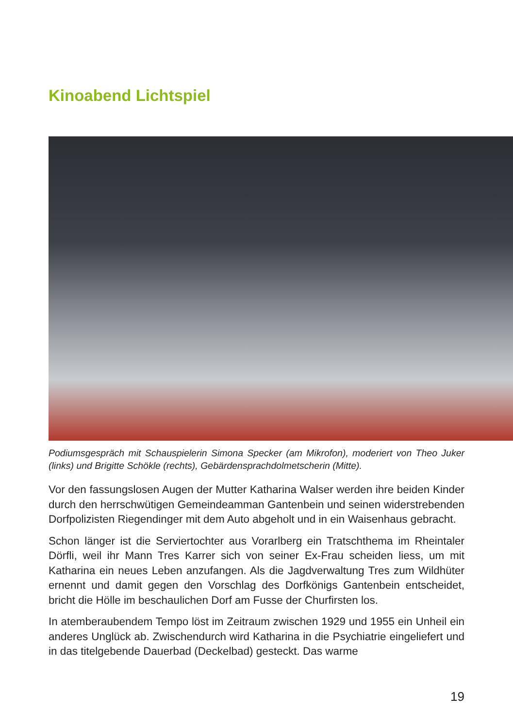Kinoabend Lichtspiel
Podiumsgespräch mit Schauspielerin Simona Specker (am Mikrofon), moderiert von Theo Juker (links) und Brigitte Schökle (rechts), Gebärdensprachdolmetscherin (Mitte).
Vor den fassungslosen Augen der Mutter Katharina Walser werden ihre beiden Kinder durch den herrschwütigen Gemeindeamman Gantenbein und seinen widerstrebenden Dorfpolizisten Riegendinger mit dem Auto abgeholt und in ein Waisenhaus gebracht.
Schon länger ist die Serviertochter aus Vorarlberg ein Tratschthema im Rheintaler Dörfli, weil ihr Mann Tres Karrer sich von seiner Ex-Frau scheiden liess, um mit Katharina ein neues Leben anzufangen. Als die Jagdverwaltung Tres zum Wildhüter ernennt und damit gegen den Vorschlag des Dorfkönigs Gantenbein entscheidet, bricht die Hölle im beschaulichen Dorf am Fusse der Churfirsten los.
In atemberaubendem Tempo löst im Zeitraum zwischen 1929 und 1955 ein Unheil ein anderes Unglück ab. Zwischendurch wird Katharina in die Psychiatrie eingeliefert und in das titelgebende Dauerbad (Deckelbad) gesteckt. Das warme
19